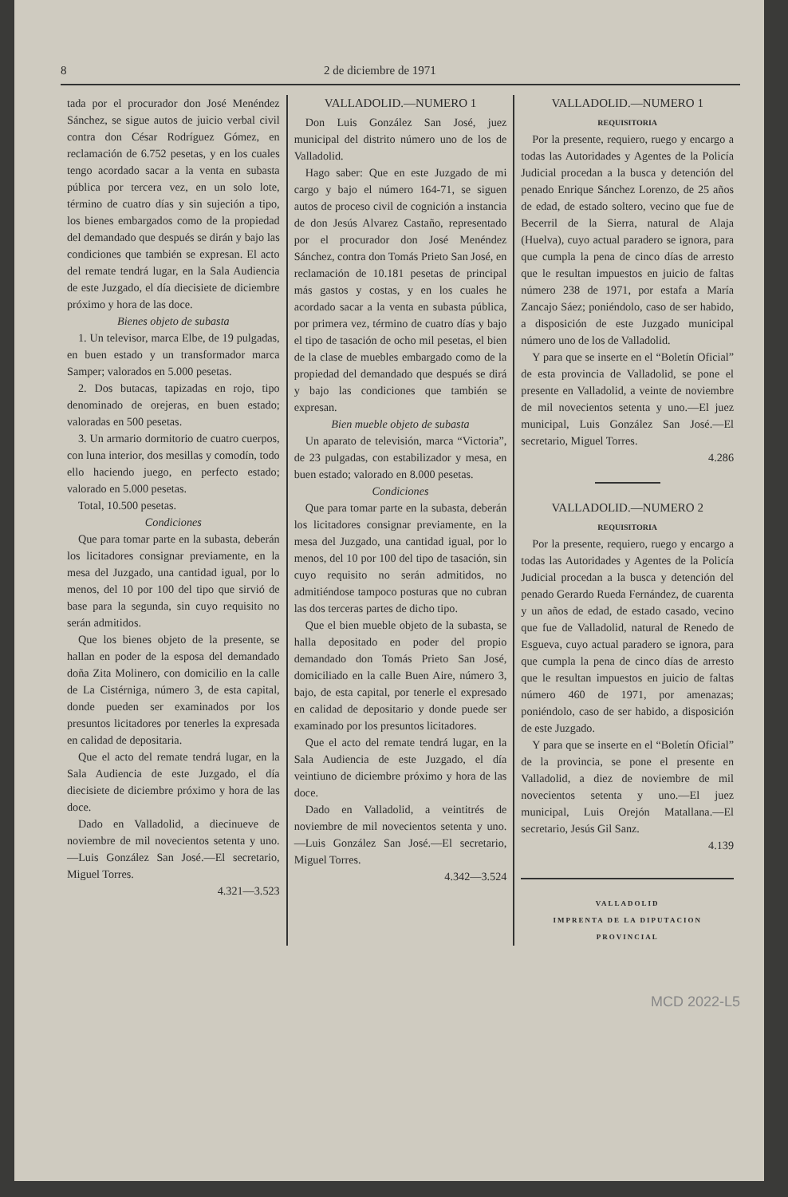8 2 de diciembre de 1971
tada por el procurador don José Menéndez Sánchez, se sigue autos de juicio verbal civil contra don César Rodríguez Gómez, en reclamación de 6.752 pesetas, y en los cuales tengo acordado sacar a la venta en subasta pública por tercera vez, en un solo lote, término de cuatro días y sin sujeción a tipo, los bienes embargados como de la propiedad del demandado que después se dirán y bajo las condiciones que también se expresan. El acto del remate tendrá lugar, en la Sala Audiencia de este Juzgado, el día diecisiete de diciembre próximo y hora de las doce.
Bienes objeto de subasta
1. Un televisor, marca Elbe, de 19 pulgadas, en buen estado y un transformador marca Samper; valorados en 5.000 pesetas.
2. Dos butacas, tapizadas en rojo, tipo denominado de orejeras, en buen estado; valoradas en 500 pesetas.
3. Un armario dormitorio de cuatro cuerpos, con luna interior, dos mesillas y comodín, todo ello haciendo juego, en perfecto estado; valorado en 5.000 pesetas.
Total, 10.500 pesetas.
Condiciones
Que para tomar parte en la subasta, deberán los licitadores consignar previamente, en la mesa del Juzgado, una cantidad igual, por lo menos, del 10 por 100 del tipo que sirvió de base para la segunda, sin cuyo requisito no serán admitidos.
Que los bienes objeto de la presente, se hallan en poder de la esposa del demandado doña Zita Molinero, con domicilio en la calle de La Cistérniga, número 3, de esta capital, donde pueden ser examinados por los presuntos licitadores por tenerles la expresada en calidad de depositaria.
Que el acto del remate tendrá lugar, en la Sala Audiencia de este Juzgado, el día diecisiete de diciembre próximo y hora de las doce.
Dado en Valladolid, a diecinueve de noviembre de mil novecientos setenta y uno.—Luis González San José.—El secretario, Miguel Torres.
4.321—3.523
VALLADOLID.—NUMERO 1
Don Luis González San José, juez municipal del distrito número uno de los de Valladolid.
Hago saber: Que en este Juzgado de mi cargo y bajo el número 164-71, se siguen autos de proceso civil de cognición a instancia de don Jesús Alvarez Castaño, representado por el procurador don José Menéndez Sánchez, contra don Tomás Prieto San José, en reclamación de 10.181 pesetas de principal más gastos y costas, y en los cuales he acordado sacar a la venta en subasta pública, por primera vez, término de cuatro días y bajo el tipo de tasación de ocho mil pesetas, el bien de la clase de muebles embargado como de la propiedad del demandado que después se dirá y bajo las condiciones que también se expresan.
Bien mueble objeto de subasta
Un aparato de televisión, marca “Victoria”, de 23 pulgadas, con estabilizador y mesa, en buen estado; valorado en 8.000 pesetas.
Condiciones
Que para tomar parte en la subasta, deberán los licitadores consignar previamente, en la mesa del Juzgado, una cantidad igual, por lo menos, del 10 por 100 del tipo de tasación, sin cuyo requisito no serán admitidos, no admitiéndose tampoco posturas que no cubran las dos terceras partes de dicho tipo.
Que el bien mueble objeto de la subasta, se halla depositado en poder del propio demandado don Tomás Prieto San José, domiciliado en la calle Buen Aire, número 3, bajo, de esta capital, por tenerle el expresado en calidad de depositario y donde puede ser examinado por los presuntos licitadores.
Que el acto del remate tendrá lugar, en la Sala Audiencia de este Juzgado, el día veintiuno de diciembre próximo y hora de las doce.
Dado en Valladolid, a veintitrés de noviembre de mil novecientos setenta y uno.—Luis González San José.—El secretario, Miguel Torres.
4.342—3.524
VALLADOLID.—NUMERO 1
REQUISITORIA
Por la presente, requiero, ruego y encargo a todas las Autoridades y Agentes de la Policía Judicial procedan a la busca y detención del penado Enrique Sánchez Lorenzo, de 25 años de edad, de estado soltero, vecino que fue de Becerril de la Sierra, natural de Alaja (Huelva), cuyo actual paradero se ignora, para que cumpla la pena de cinco días de arresto que le resultan impuestos en juicio de faltas número 238 de 1971, por estafa a María Zancajo Sáez; poniéndolo, caso de ser habido, a disposición de este Juzgado municipal número uno de los de Valladolid.
Y para que se inserte en el “Boletín Oficial” de esta provincia de Valladolid, se pone el presente en Valladolid, a veinte de noviembre de mil novecientos setenta y uno.—El juez municipal, Luis González San José.—El secretario, Miguel Torres.
4.286
VALLADOLID.—NUMERO 2
REQUISITORIA
Por la presente, requiero, ruego y encargo a todas las Autoridades y Agentes de la Policía Judicial procedan a la busca y detención del penado Gerardo Rueda Fernández, de cuarenta y un años de edad, de estado casado, vecino que fue de Valladolid, natural de Renedo de Esgueva, cuyo actual paradero se ignora, para que cumpla la pena de cinco días de arresto que le resultan impuestos en juicio de faltas número 460 de 1971, por amenazas; poniéndolo, caso de ser habido, a disposición de este Juzgado.
Y para que se inserte en el “Boletín Oficial” de la provincia, se pone el presente en Valladolid, a diez de noviembre de mil novecientos setenta y uno.—El juez municipal, Luis Orejón Matallana.—El secretario, Jesús Gil Sanz.
4.139
VALLADOLID
IMPRENTA DE LA DIPUTACION PROVINCIAL
MCD 2022-L5